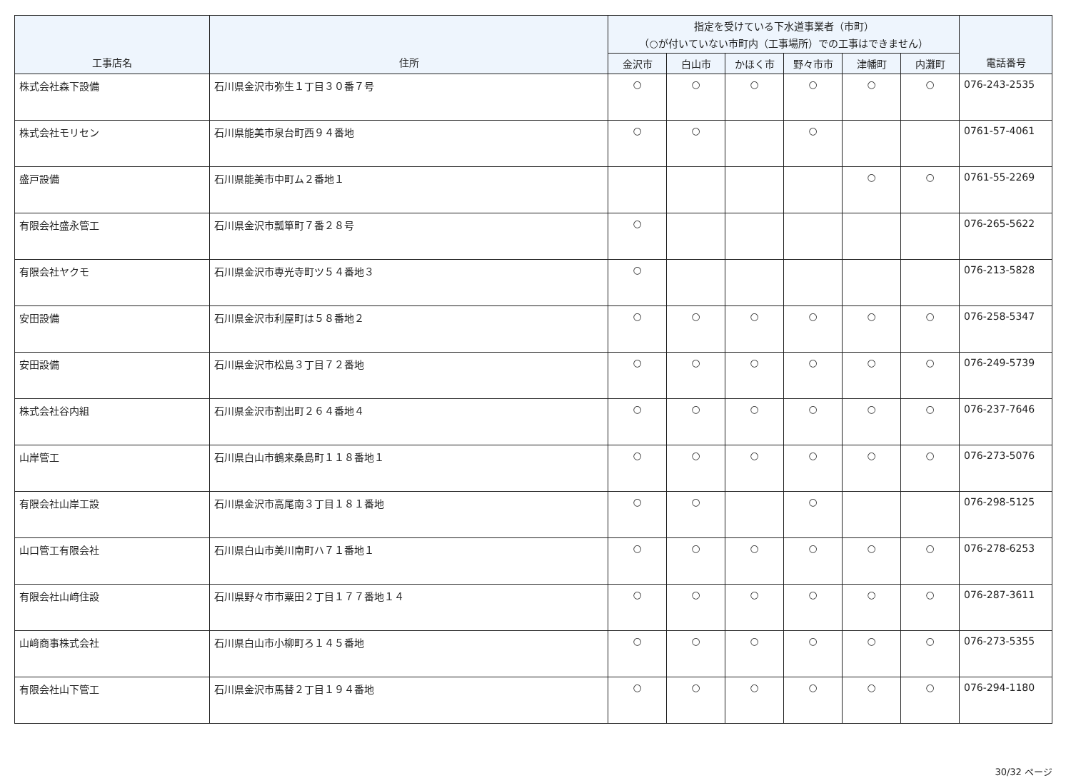| 工事店名 | 住所 | 指定を受けている下水道事業者（市町） （○が付いていない市町内（工事場所）での工事はできません） | | | | | | 電話番号 |
| --- | --- | --- | --- | --- | --- | --- | --- | --- |
| | | 金沢市 | 白山市 | かほく市 | 野々市市 | 津幡町 | 内灘町 | |
| 株式会社森下設備 | 石川県金沢市弥生１丁目３０番７号 | ○ | ○ | ○ | ○ | ○ | ○ | 076-243-2535 |
| 株式会社モリセン | 石川県能美市泉台町西９４番地 | ○ | ○ | | ○ | | | 0761-57-4061 |
| 盛戸設備 | 石川県能美市中町ム２番地１ | | | | | ○ | ○ | 0761-55-2269 |
| 有限会社盛永管工 | 石川県金沢市瓢箪町７番２８号 | ○ | | | | | | 076-265-5622 |
| 有限会社ヤクモ | 石川県金沢市専光寺町ツ５４番地３ | ○ | | | | | | 076-213-5828 |
| 安田設備 | 石川県金沢市利屋町は５８番地２ | ○ | ○ | ○ | ○ | ○ | ○ | 076-258-5347 |
| 安田設備 | 石川県金沢市松島３丁目７２番地 | ○ | ○ | ○ | ○ | ○ | ○ | 076-249-5739 |
| 株式会社谷内組 | 石川県金沢市割出町２６４番地４ | ○ | ○ | ○ | ○ | ○ | ○ | 076-237-7646 |
| 山岸管工 | 石川県白山市鶴来桑島町１１８番地１ | ○ | ○ | ○ | ○ | ○ | ○ | 076-273-5076 |
| 有限会社山岸工設 | 石川県金沢市高尾南３丁目１８１番地 | ○ | ○ | | ○ | | | 076-298-5125 |
| 山口管工有限会社 | 石川県白山市美川南町ハ７１番地１ | ○ | ○ | ○ | ○ | ○ | ○ | 076-278-6253 |
| 有限会社山﨑住設 | 石川県野々市市粟田２丁目１７７番地１４ | ○ | ○ | ○ | ○ | ○ | ○ | 076-287-3611 |
| 山﨑商事株式会社 | 石川県白山市小柳町ろ１４５番地 | ○ | ○ | ○ | ○ | ○ | ○ | 076-273-5355 |
| 有限会社山下管工 | 石川県金沢市馬替２丁目１９４番地 | ○ | ○ | ○ | ○ | ○ | ○ | 076-294-1180 |
30/32 ページ